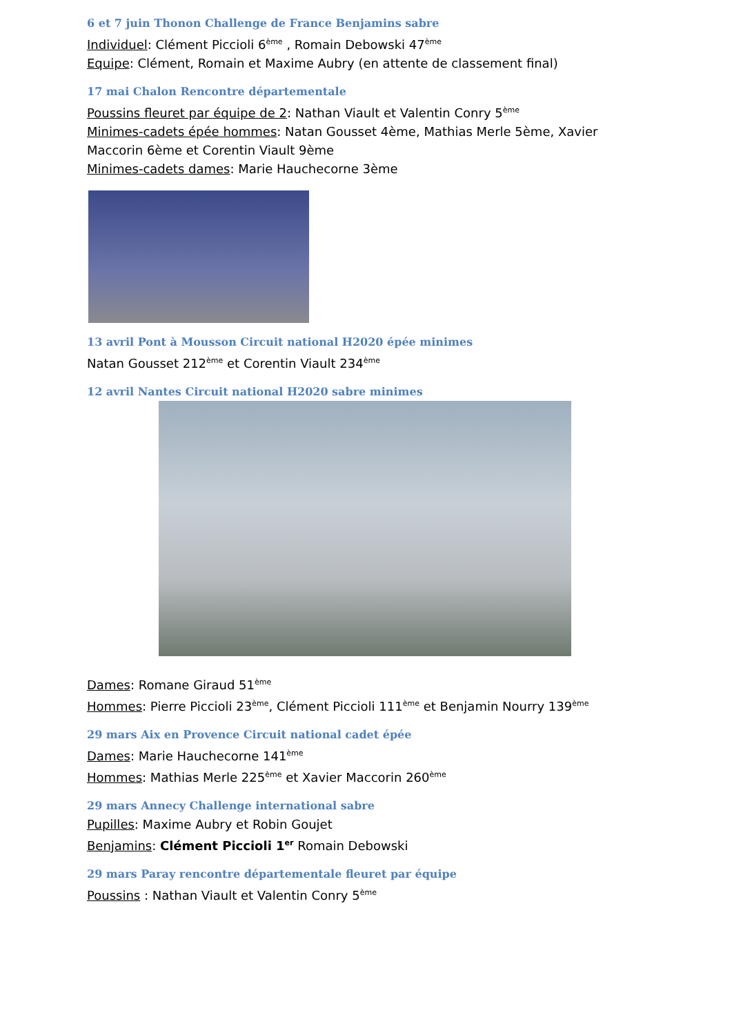6 et 7 juin Thonon Challenge de France Benjamins sabre
Individuel: Clément Piccioli 6<sup>ème</sup> , Romain Debowski 47<sup>ème</sup>
Equipe: Clément, Romain et Maxime Aubry (en attente de classement final)
17 mai Chalon Rencontre départementale
Poussins fleuret par équipe de 2: Nathan Viault et Valentin Conry 5<sup>ème</sup>
Minimes-cadets épée hommes: Natan Gousset 4ème, Mathias Merle 5ème, Xavier Maccorin 6ème et Corentin Viault 9ème
Minimes-cadets dames: Marie Hauchecorne 3ème
13 avril Pont à Mousson Circuit national H2020 épée minimes
Natan Gousset 212<sup>ème</sup> et Corentin Viault 234<sup>ème</sup>
12 avril Nantes Circuit national H2020 sabre minimes
Dames: Romane Giraud 51<sup>ème</sup>
Hommes: Pierre Piccioli 23<sup>ème</sup>, Clément Piccioli 111<sup>ème</sup> et Benjamin Nourry 139<sup>ème</sup>
29 mars Aix en Provence Circuit national cadet épée
Dames: Marie Hauchecorne 141<sup>ème</sup>
Hommes: Mathias Merle 225<sup>ème</sup> et Xavier Maccorin 260<sup>ème</sup>
29 mars Annecy Challenge international sabre
Pupilles: Maxime Aubry et Robin Goujet
Benjamins: Clément Piccioli 1<sup>er</sup> Romain Debowski
29 mars Paray rencontre départementale fleuret par équipe
Poussins : Nathan Viault et Valentin Conry 5<sup>ème</sup>